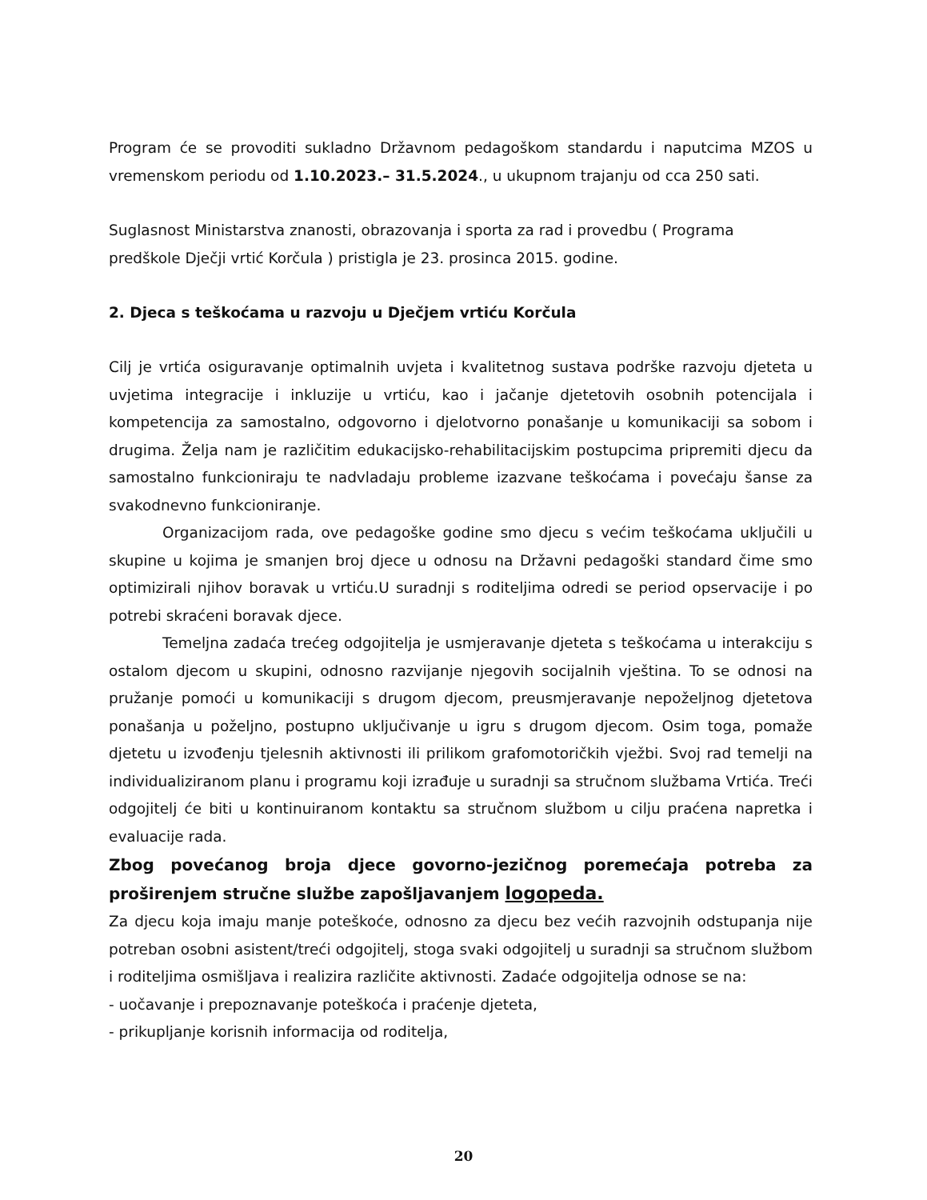Program će se provoditi sukladno Državnom pedagoškom standardu i naputcima MZOS u vremenskom periodu od 1.10.2023.– 31.5.2024., u ukupnom trajanju od cca 250 sati.
Suglasnost Ministarstva znanosti, obrazovanja i sporta za rad i provedbu ( Programa
predškole Dječji vrtić Korčula ) pristigla je 23. prosinca 2015. godine.
2. Djeca s teškoćama u razvoju u Dječjem vrtiću Korčula
Cilj je vrtića osiguravanje optimalnih uvjeta i kvalitetnog sustava podrške razvoju djeteta u uvjetima integracije i inkluzije u vrtiću, kao i jačanje djetetovih osobnih potencijala i kompetencija za samostalno, odgovorno i djelotvorno ponašanje u komunikaciji sa sobom i drugima. Želja nam je različitim edukacijsko-rehabilitacijskim postupcima pripremiti djecu da samostalno funkcioniraju te nadvladaju probleme izazvane teškoćama i povećaju šanse za svakodnevno funkcioniranje.
Organizacijom rada, ove pedagoške godine smo djecu s većim teškoćama uključili u skupine u kojima je smanjen broj djece u odnosu na Državni pedagoški standard čime smo optimizirali njihov boravak u vrtiću.U suradnji s roditeljima odredi se period opservacije i po potrebi skraćeni boravak djece.
Temeljna zadaća trećeg odgojitelja je usmjeravanje djeteta s teškoćama u interakciju s ostalom djecom u skupini, odnosno razvijanje njegovih socijalnih vještina. To se odnosi na pružanje pomoći u komunikaciji s drugom djecom, preusmjeravanje nepoželjnog djetetova ponašanja u poželjno, postupno uključivanje u igru s drugom djecom. Osim toga, pomaže djetetu u izvođenju tjelesnih aktivnosti ili prilikom grafomotoričkih vježbi. Svoj rad temelji na individualiziranom planu i programu koji izrađuje u suradnji sa stručnom službama Vrtića. Treći odgojitelj će biti u kontinuiranom kontaktu sa stručnom službom u cilju praćena napretka i evaluacije rada.
Zbog povećanog broja djece govorno-jezičnog poremećaja potreba za proširenjem stručne službe zapošljavanjem logopeda.
Za djecu koja imaju manje poteškoće, odnosno za djecu bez većih razvojnih odstupanja nije potreban osobni asistent/treći odgojitelj, stoga svaki odgojitelj u suradnji sa stručnom službom i roditeljima osmišljava i realizira različite aktivnosti. Zadaće odgojitelja odnose se na:
- uočavanje i prepoznavanje poteškoća i praćenje djeteta,
- prikupljanje korisnih informacija od roditelja,
20